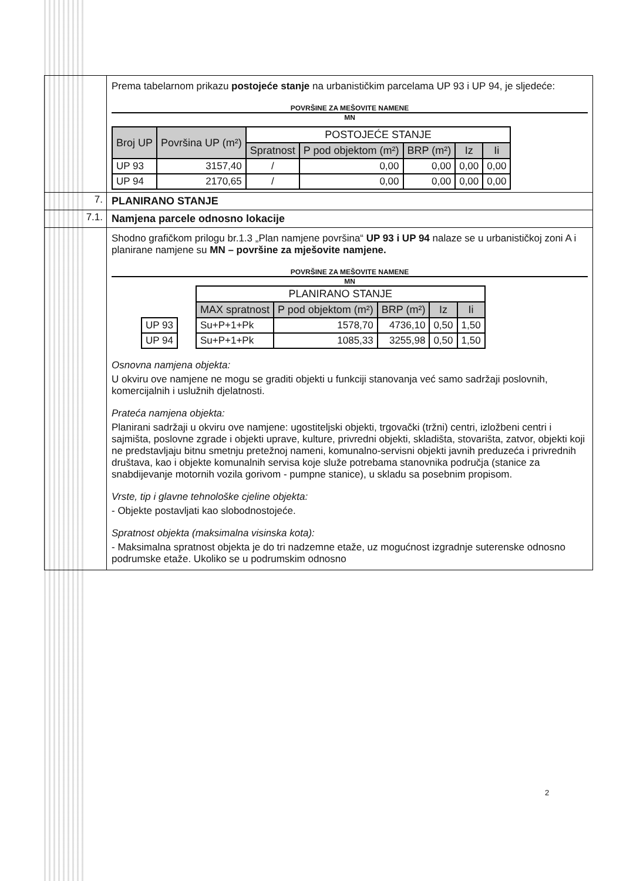Prema tabelarnom prikazu postojeće stanje na urbanističkim parcelama UP 93 i UP 94, je sljedeće:
POVRŠINE ZA MEŠOVITE NAMENE
MN
| Broj UP | Površina UP (m²) | POSTOJEĆE STANJE | | | | |
| --- | --- | --- | --- | --- | --- | --- |
| | | Spratnost | P pod objektom (m²) | BRP (m²) | Iz | Ii |
| UP 93 | 3157,40 | / | 0,00 | 0,00 | 0,00 | 0,00 |
| UP 94 | 2170,65 | / | 0,00 | 0,00 | 0,00 | 0,00 |
7. PLANIRANO STANJE
7.1. Namjena parcele odnosno lokacije
Shodno grafičkom prilogu br.1.3 „Plan namjene površina“ UP 93 i UP 94 nalaze se u urbanističkoj zoni A i planirane namjene su MN – površine za mješovite namjene.
POVRŠINE ZA MEŠOVITE NAMENE
MN
| UP 93 |
| UP 94 |
| PLANIRANO STANJE | | | | |
| --- | --- | --- | --- | --- |
| MAX spratnost | P pod objektom (m²) | BRP (m²) | Iz | Ii |
| Su+P+1+Pk | 1578,70 | 4736,10 | 0,50 | 1,50 |
| Su+P+1+Pk | 1085,33 | 3255,98 | 0,50 | 1,50 |
Osnovna namjena objekta:
U okviru ove namjene ne mogu se graditi objekti u funkciji stanovanja već samo sadržaji poslovnih, komercijalnih i uslužnih djelatnosti.
Prateća namjena objekta:
Planirani sadržaji u okviru ove namjene: ugostiteljski objekti, trgovački (tržni) centri, izložbeni centri i sajmišta, poslovne zgrade i objekti uprave, kulture, privredni objekti, skladišta, stovarišta, zatvor, objekti koji ne predstavljaju bitnu smetnju pretežnoj nameni, komunalno-servisni objekti javnih preduzeća i privrednih društava, kao i objekte komunalnih servisa koje služe potrebama stanovnika područja (stanice za snabdijevanje motornih vozila gorivom - pumpne stanice), u skladu sa posebnim propisom.
Vrste, tip i glavne tehnološke cjeline objekta:
- Objekte postavljati kao slobodnostojeće.
Spratnost objekta (maksimalna visinska kota):
- Maksimalna spratnost objekta je do tri nadzemne etaže, uz mogućnost izgradnje suterenske odnosno podrumske etaže. Ukoliko se u podrumskim odnosno
2